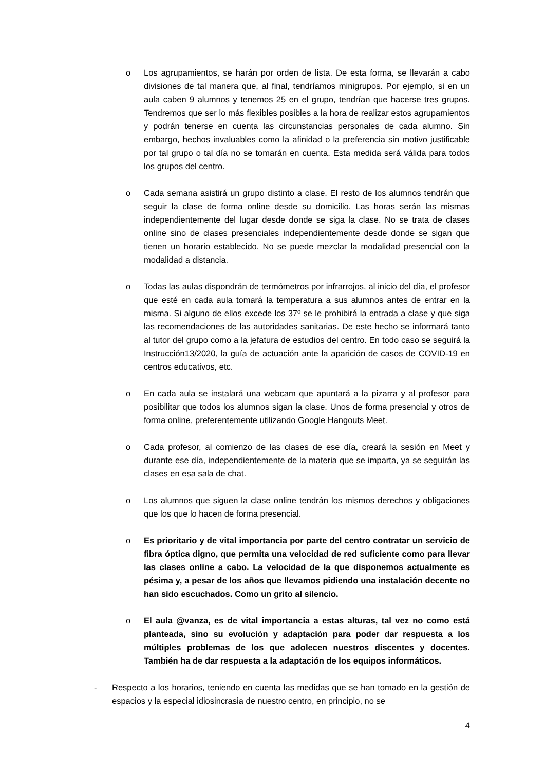o Los agrupamientos, se harán por orden de lista. De esta forma, se llevarán a cabo divisiones de tal manera que, al final, tendríamos minigrupos. Por ejemplo, si en un aula caben 9 alumnos y tenemos 25 en el grupo, tendrían que hacerse tres grupos. Tendremos que ser lo más flexibles posibles a la hora de realizar estos agrupamientos y podrán tenerse en cuenta las circunstancias personales de cada alumno. Sin embargo, hechos invaluables como la afinidad o la preferencia sin motivo justificable por tal grupo o tal día no se tomarán en cuenta. Esta medida será válida para todos los grupos del centro.
o Cada semana asistirá un grupo distinto a clase. El resto de los alumnos tendrán que seguir la clase de forma online desde su domicilio. Las horas serán las mismas independientemente del lugar desde donde se siga la clase. No se trata de clases online sino de clases presenciales independientemente desde donde se sigan que tienen un horario establecido. No se puede mezclar la modalidad presencial con la modalidad a distancia.
o Todas las aulas dispondrán de termómetros por infrarrojos, al inicio del día, el profesor que esté en cada aula tomará la temperatura a sus alumnos antes de entrar en la misma. Si alguno de ellos excede los 37º se le prohibirá la entrada a clase y que siga las recomendaciones de las autoridades sanitarias. De este hecho se informará tanto al tutor del grupo como a la jefatura de estudios del centro. En todo caso se seguirá la Instrucción13/2020, la guía de actuación ante la aparición de casos de COVID-19 en centros educativos, etc.
o En cada aula se instalará una webcam que apuntará a la pizarra y al profesor para posibilitar que todos los alumnos sigan la clase. Unos de forma presencial y otros de forma online, preferentemente utilizando Google Hangouts Meet.
o Cada profesor, al comienzo de las clases de ese día, creará la sesión en Meet y durante ese día, independientemente de la materia que se imparta, ya se seguirán las clases en esa sala de chat.
o Los alumnos que siguen la clase online tendrán los mismos derechos y obligaciones que los que lo hacen de forma presencial.
o Es prioritario y de vital importancia por parte del centro contratar un servicio de fibra óptica digno, que permita una velocidad de red suficiente como para llevar las clases online a cabo. La velocidad de la que disponemos actualmente es pésima y, a pesar de los años que llevamos pidiendo una instalación decente no han sido escuchados. Como un grito al silencio.
o El aula @vanza, es de vital importancia a estas alturas, tal vez no como está planteada, sino su evolución y adaptación para poder dar respuesta a los múltiples problemas de los que adolecen nuestros discentes y docentes. También ha de dar respuesta a la adaptación de los equipos informáticos.
- Respecto a los horarios, teniendo en cuenta las medidas que se han tomado en la gestión de espacios y la especial idiosincrasia de nuestro centro, en principio, no se
4